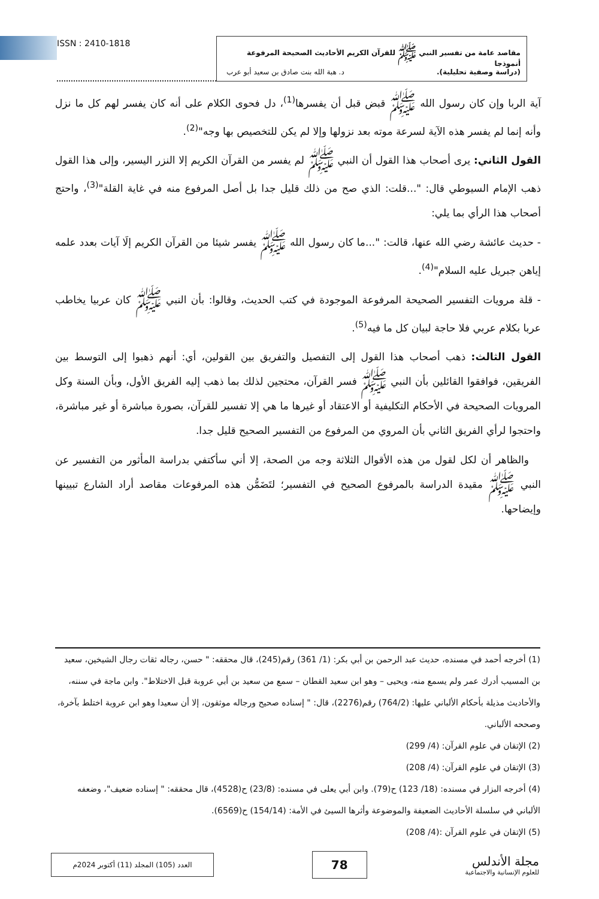مقاصد عامة من تفسير النبي ﷺ للقرآن الكريم الأحاديث الصحيحة المرفوعة أنموذجا
(دراسة وصفية تحليلية). د. هبة الله بنت صادق بن سعيد أبو عرب
ISSN : 2410-1818
آية الربا وإن كان رسول الله ﷺ قبض قبل أن يفسرها<sup>(1)</sup>، دل فحوى الكلام على أنه كان يفسر لهم كل ما نزل وأنه إنما لم يفسر هذه الآية لسرعة موته بعد نزولها وإلا لم يكن للتخصيص بها وجه"<sup>(2)</sup>.
القول الثاني: يرى أصحاب هذا القول أن النبي ﷺ لم يفسر من القرآن الكريم إلا النزر اليسير، وإلى هذا القول ذهب الإمام السيوطي قال: "...قلت: الذي صح من ذلك قليل جدا بل أصل المرفوع منه في غاية القلة"<sup>(3)</sup>، واحتج أصحاب هذا الرأي بما يلي:
- حديث عائشة رضي الله عنها، قالت: "...ما كان رسول الله ﷺ يفسر شيئا من القرآن الكريم إلَا آيات بعدد علمه إياهن جبريل عليه السلام"<sup>(4)</sup>.
- قلة مرويات التفسير الصحيحة المرفوعة الموجودة في كتب الحديث، وقالوا: بأن النبي ﷺ كان عربيا يخاطب عربا بكلام عربي فلا حاجة لبيان كل ما فيه<sup>(5)</sup>.
القول الثالث: ذهب أصحاب هذا القول إلى التفصيل والتفريق بين القولين، أي: أنهم ذهبوا إلى التوسط بين الفريقين، فوافقوا القائلين بأن النبي ﷺ فسر القرآن، محتجين لذلك بما ذهب إليه الفريق الأول، وبأن السنة وكل المرويات الصحيحة في الأحكام التكليفية أو الاعتقاد أو غيرها ما هي إلا تفسير للقرآن، بصورة مباشرة أو غير مباشرة، واحتجوا لرأي الفريق الثاني بأن المروي من المرفوع من التفسير الصحيح قليل جدا.
والظاهر أن لكل لقول من هذه الأقوال الثلاثة وجه من الصحة، إلا أني سأكتفي بدراسة المأثور من التفسير عن النبي ﷺ مقيدة الدراسة بالمرفوع الصحيح في التفسير؛ لتَضَمُّن هذه المرفوعات مقاصد أراد الشارع تبيينها وإيضاحها.
(1) أخرجه أحمد في مسنده، حديث عبد الرحمن بن أبي بكر: (1/ 361) رقم(245)، قال محققه: " حسن، رجاله ثقات رجال الشيخين، سعيد بن المسيب أدرك عمر ولم يسمع منه، ويحيى – وهو ابن سعيد القطان – سمع من سعيد بن أبي عروبة قبل الاختلاط". وابن ماجة في سننه، والأحاديث مذيلة بأحكام الألباني عليها: (764/2) رقم(2276)، قال: " إسناده صحيح ورجاله موثقون، إلا أن سعيدا وهو ابن عروبة اختلط بآخرة، وصححه الألباني.
(2) الإتقان في علوم القرآن: (4/ 299)
(3) الإتقان في علوم القرآن: (4/ 208)
(4) أخرجه البزار في مسنده: (18/ 123) ح(79). وابن أبي يعلى في مسنده: (23/8) ح(4528)، قال محققه: " إسناده ضعيف"، وضعفه الألباني في سلسلة الأحاديث الضعيفة والموضوعة وأثرها السيئ في الأمة: (154/14) ح(6569).
(5) الإتقان في علوم القرآن :(4/ 208)
مجلة الأندلس
للعلوم الإنسانية والاجتماعية
78
العدد (105) المجلد (11) أكتوبر 2024م